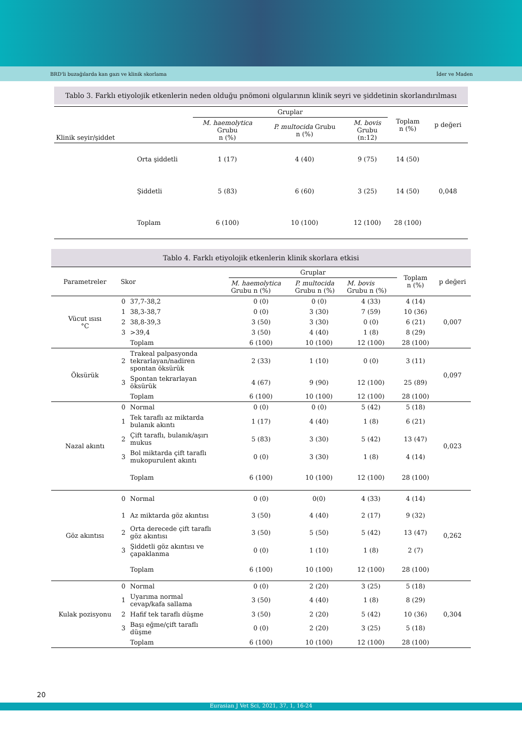BRD'li buzağılarda kan gazı ve klinik skorlama İder ve Maden
Tablo 3. Farklı etiyolojik etkenlerin neden olduğu pnömoni olgularının klinik seyri ve şiddetinin skorlandırılması
| Klinik seyir/şiddet | | Gruplar | | | Toplam n (%) | p değeri |
| --- | --- | --- | --- | --- | --- | --- |
| | | M. haemolytica Grubu n (%) | P. multocida Grubu n (%) | M. bovis Grubu (n:12) | | |
| | Orta şiddetli | 1 (17) | 4 (40) | 9 (75) | 14 (50) | |
| | Şiddetli | 5 (83) | 6 (60) | 3 (25) | 14 (50) | 0,048 |
| | Toplam | 6 (100) | 10 (100) | 12 (100) | 28 (100) | |
Tablo 4. Farklı etiyolojik etkenlerin klinik skorlara etkisi
| Parametreler | Skor | | Gruplar | | | Toplam n (%) | p değeri |
| --- | --- | --- | --- | --- | --- | --- | --- |
| | | | M. haemolytica Grubu n (%) | P. multocida Grubu n (%) | M. bovis Grubu n (%) | | |
| Vücut ısısı °C | 0 | 37,7-38,2 | 0 (0) | 0 (0) | 4 (33) | 4 (14) | 0,007 |
| | 1 | 38,3-38,7 | 0 (0) | 3 (30) | 7 (59) | 10 (36) | |
| | 2 | 38,8-39,3 | 3 (50) | 3 (30) | 0 (0) | 6 (21) | |
| | 3 | >39,4 | 3 (50) | 4 (40) | 1 (8) | 8 (29) | |
| | | Toplam | 6 (100) | 10 (100) | 12 (100) | 28 (100) | |
| Öksürük | 2 | Trakeal palpasyonda tekrarlayan/nadiren spontan öksürük | 2 (33) | 1 (10) | 0 (0) | 3 (11) | 0,097 |
| | 3 | Spontan tekrarlayan öksürük | 4 (67) | 9 (90) | 12 (100) | 25 (89) | |
| | | Toplam | 6 (100) | 10 (100) | 12 (100) | 28 (100) | |
| Nazal akıntı | 0 | Normal | 0 (0) | 0 (0) | 5 (42) | 5 (18) | 0,023 |
| | 1 | Tek taraflı az miktarda bulanık akıntı | 1 (17) | 4 (40) | 1 (8) | 6 (21) | |
| | 2 | Çift taraflı, bulanık/aşırı mukus | 5 (83) | 3 (30) | 5 (42) | 13 (47) | |
| | 3 | Bol miktarda çift taraflı mukopurulent akıntı | 0 (0) | 3 (30) | 1 (8) | 4 (14) | |
| | | Toplam | 6 (100) | 10 (100) | 12 (100) | 28 (100) | |
| Göz akıntısı | 0 | Normal | 0 (0) | 0(0) | 4 (33) | 4 (14) | 0,262 |
| | 1 | Az miktarda göz akıntısı | 3 (50) | 4 (40) | 2 (17) | 9 (32) | |
| | 2 | Orta derecede çift taraflı göz akıntısı | 3 (50) | 5 (50) | 5 (42) | 13 (47) | |
| | 3 | Şiddetli göz akıntısı ve çapaklanma | 0 (0) | 1 (10) | 1 (8) | 2 (7) | |
| | | Toplam | 6 (100) | 10 (100) | 12 (100) | 28 (100) | |
| Kulak pozisyonu | 0 | Normal | 0 (0) | 2 (20) | 3 (25) | 5 (18) | 0,304 |
| | 1 | Uyarıma normal cevap/kafa sallama | 3 (50) | 4 (40) | 1 (8) | 8 (29) | |
| | 2 | Hafif tek taraflı düşme | 3 (50) | 2 (20) | 5 (42) | 10 (36) | |
| | 3 | Başı eğme/çift taraflı düşme | 0 (0) | 2 (20) | 3 (25) | 5 (18) | |
| | | Toplam | 6 (100) | 10 (100) | 12 (100) | 28 (100) | |
20
Eurasian J Vet Sci, 2021, 37, 1, 16-24